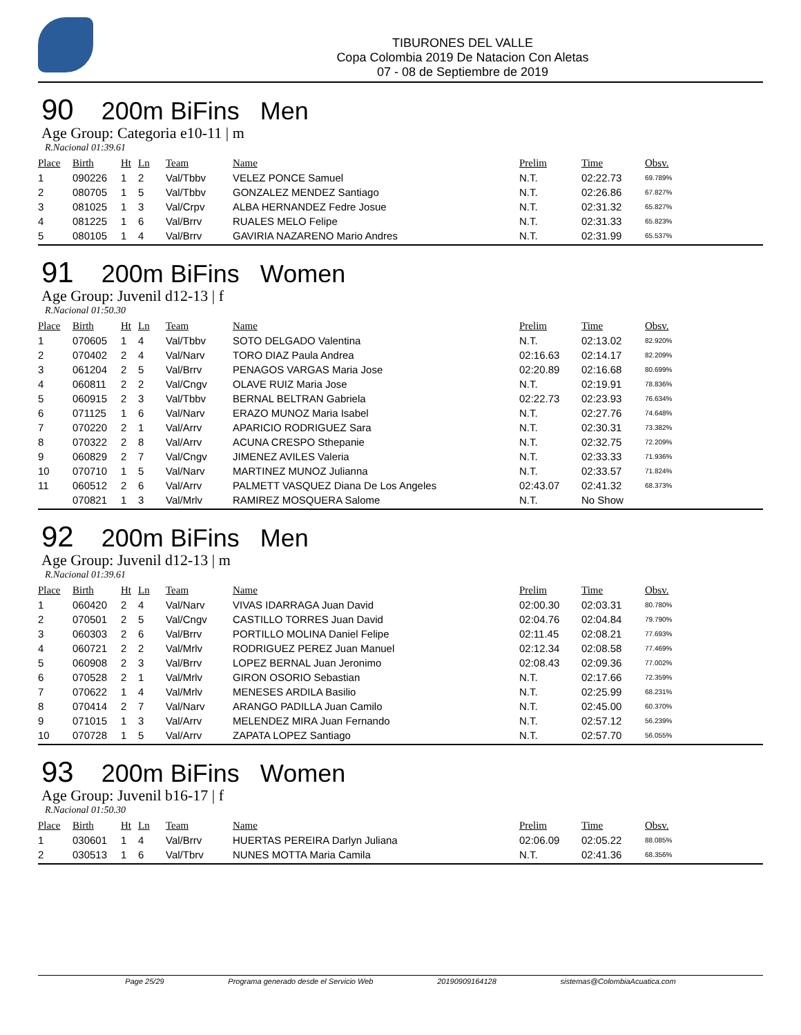TIBURONES DEL VALLE
Copa Colombia 2019 De Natacion Con Aletas
07 - 08 de Septiembre de 2019
90 200m BiFins Men
Age Group: Categoria e10-11 | m
R.Nacional 01:39.61
| Place | Birth | Ht | Ln | Team | Name | Prelim | Time | Obsv. |
| --- | --- | --- | --- | --- | --- | --- | --- | --- |
| 1 | 090226 | 1 | 2 | Val/Tbbv | VELEZ PONCE Samuel | N.T. | 02:22.73 | 69.789% |
| 2 | 080705 | 1 | 5 | Val/Tbbv | GONZALEZ MENDEZ Santiago | N.T. | 02:26.86 | 67.827% |
| 3 | 081025 | 1 | 3 | Val/Crpv | ALBA HERNANDEZ Fedre Josue | N.T. | 02:31.32 | 65.827% |
| 4 | 081225 | 1 | 6 | Val/Brrv | RUALES MELO Felipe | N.T. | 02:31.33 | 65.823% |
| 5 | 080105 | 1 | 4 | Val/Brrv | GAVIRIA NAZARENO Mario Andres | N.T. | 02:31.99 | 65.537% |
91 200m BiFins Women
Age Group: Juvenil d12-13 | f
R.Nacional 01:50.30
| Place | Birth | Ht | Ln | Team | Name | Prelim | Time | Obsv. |
| --- | --- | --- | --- | --- | --- | --- | --- | --- |
| 1 | 070605 | 1 | 4 | Val/Tbbv | SOTO DELGADO Valentina | N.T. | 02:13.02 | 82.920% |
| 2 | 070402 | 2 | 4 | Val/Narv | TORO DIAZ Paula Andrea | 02:16.63 | 02:14.17 | 82.209% |
| 3 | 061204 | 2 | 5 | Val/Brrv | PENAGOS VARGAS Maria Jose | 02:20.89 | 02:16.68 | 80.699% |
| 4 | 060811 | 2 | 2 | Val/Cngv | OLAVE RUIZ Maria Jose | N.T. | 02:19.91 | 78.836% |
| 5 | 060915 | 2 | 3 | Val/Tbbv | BERNAL BELTRAN Gabriela | 02:22.73 | 02:23.93 | 76.634% |
| 6 | 071125 | 1 | 6 | Val/Narv | ERAZO MUNOZ Maria Isabel | N.T. | 02:27.76 | 74.648% |
| 7 | 070220 | 2 | 1 | Val/Arrv | APARICIO RODRIGUEZ Sara | N.T. | 02:30.31 | 73.382% |
| 8 | 070322 | 2 | 8 | Val/Arrv | ACUNA CRESPO Sthepanie | N.T. | 02:32.75 | 72.209% |
| 9 | 060829 | 2 | 7 | Val/Cngv | JIMENEZ AVILES Valeria | N.T. | 02:33.33 | 71.936% |
| 10 | 070710 | 1 | 5 | Val/Narv | MARTINEZ MUNOZ Julianna | N.T. | 02:33.57 | 71.824% |
| 11 | 060512 | 2 | 6 | Val/Arrv | PALMETT VASQUEZ Diana De Los Angeles | 02:43.07 | 02:41.32 | 68.373% |
| | 070821 | 1 | 3 | Val/Mrlv | RAMIREZ MOSQUERA Salome | N.T. | No Show | |
92 200m BiFins Men
Age Group: Juvenil d12-13 | m
R.Nacional 01:39.61
| Place | Birth | Ht | Ln | Team | Name | Prelim | Time | Obsv. |
| --- | --- | --- | --- | --- | --- | --- | --- | --- |
| 1 | 060420 | 2 | 4 | Val/Narv | VIVAS IDARRAGA Juan David | 02:00.30 | 02:03.31 | 80.780% |
| 2 | 070501 | 2 | 5 | Val/Cngv | CASTILLO TORRES Juan David | 02:04.76 | 02:04.84 | 79.790% |
| 3 | 060303 | 2 | 6 | Val/Brrv | PORTILLO MOLINA Daniel Felipe | 02:11.45 | 02:08.21 | 77.693% |
| 4 | 060721 | 2 | 2 | Val/Mrlv | RODRIGUEZ PEREZ Juan Manuel | 02:12.34 | 02:08.58 | 77.469% |
| 5 | 060908 | 2 | 3 | Val/Brrv | LOPEZ BERNAL Juan Jeronimo | 02:08.43 | 02:09.36 | 77.002% |
| 6 | 070528 | 2 | 1 | Val/Mrlv | GIRON OSORIO Sebastian | N.T. | 02:17.66 | 72.359% |
| 7 | 070622 | 1 | 4 | Val/Mrlv | MENESES ARDILA Basilio | N.T. | 02:25.99 | 68.231% |
| 8 | 070414 | 2 | 7 | Val/Narv | ARANGO PADILLA Juan Camilo | N.T. | 02:45.00 | 60.370% |
| 9 | 071015 | 1 | 3 | Val/Arrv | MELENDEZ MIRA Juan Fernando | N.T. | 02:57.12 | 56.239% |
| 10 | 070728 | 1 | 5 | Val/Arrv | ZAPATA LOPEZ Santiago | N.T. | 02:57.70 | 56.055% |
93 200m BiFins Women
Age Group: Juvenil b16-17 | f
R.Nacional 01:50.30
| Place | Birth | Ht | Ln | Team | Name | Prelim | Time | Obsv. |
| --- | --- | --- | --- | --- | --- | --- | --- | --- |
| 1 | 030601 | 1 | 4 | Val/Brrv | HUERTAS PEREIRA Darlyn Juliana | 02:06.09 | 02:05.22 | 88.085% |
| 2 | 030513 | 1 | 6 | Val/Tbrv | NUNES MOTTA Maria Camila | N.T. | 02:41.36 | 68.356% |
Page 25/29 Programa generado desde el Servicio Web 20190909164128 sistemas@ColombiaAcuatica.com